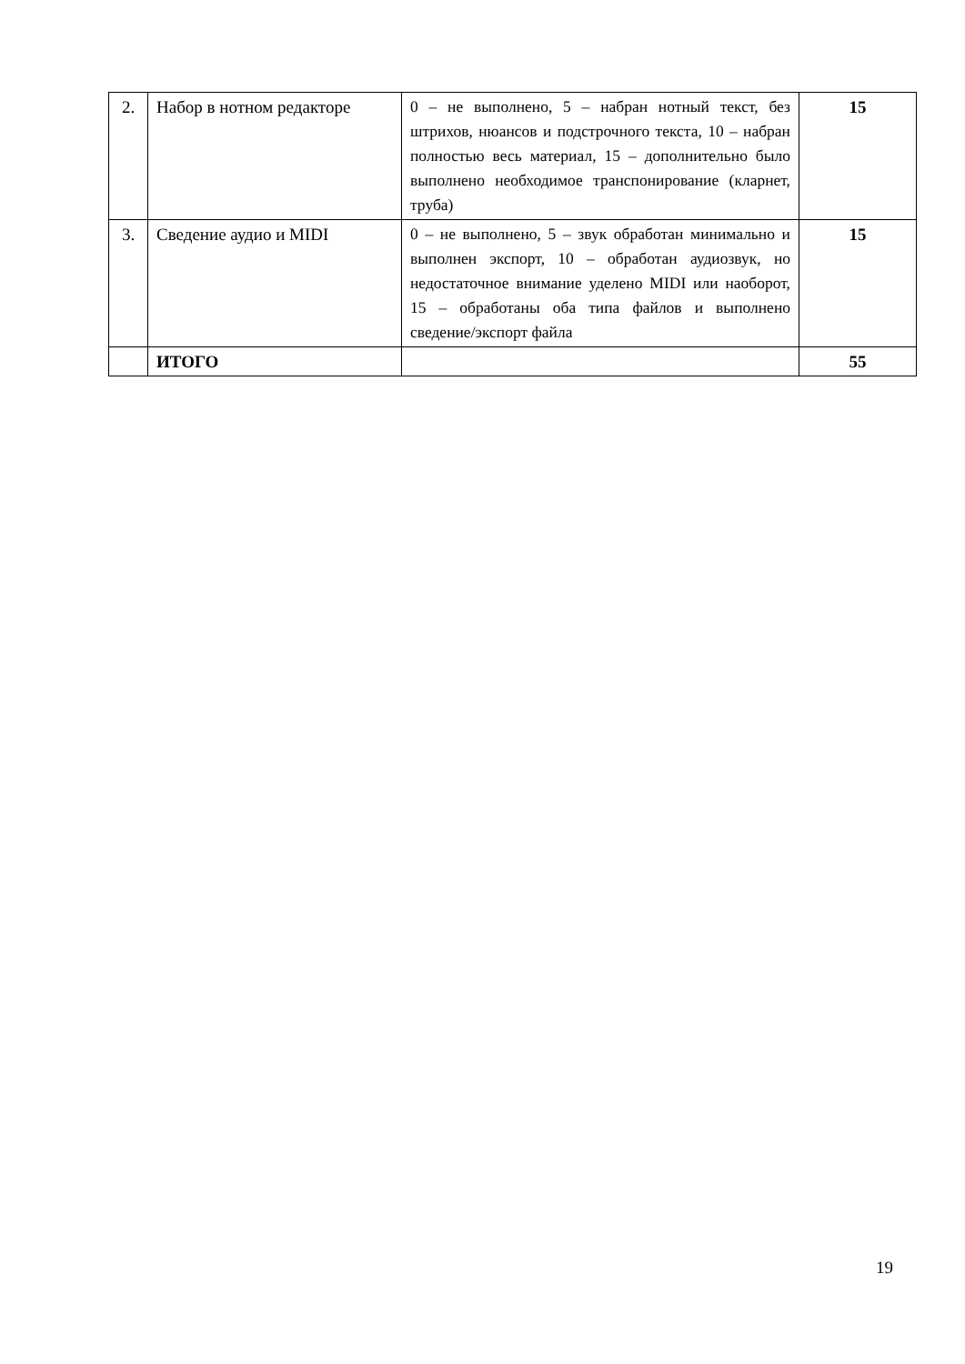| 2. | Набор в нотном редакторе | 0 – не выполнено, 5 – набран нотный текст, без штрихов, нюансов и подстрочного текста, 10 – набран полностью весь материал, 15 – дополнительно было выполнено необходимое транспонирование (кларнет, труба) | 15 |
| 3. | Сведение аудио и MIDI | 0 – не выполнено, 5 – звук обработан минимально и выполнен экспорт, 10 – обработан аудиозвук, но недостаточное внимание уделено MIDI или наоборот, 15 – обработаны оба типа файлов и выполнено сведение/экспорт файла | 15 |
| | ИТОГО | | 55 |
19